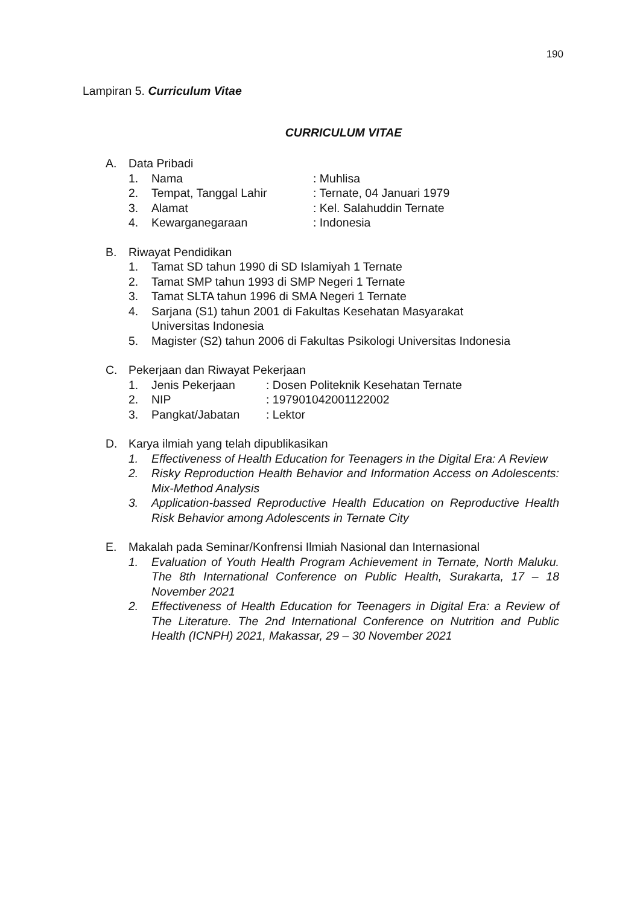190
Lampiran 5. Curriculum Vitae
CURRICULUM VITAE
A. Data Pribadi
1. Nama: Muhlisa
2. Tempat, Tanggal Lahir: Ternate, 04 Januari 1979
3. Alamat: Kel. Salahuddin Ternate
4. Kewarganegaraan: Indonesia
B. Riwayat Pendidikan
1. Tamat SD tahun 1990 di SD Islamiyah 1 Ternate
2. Tamat SMP tahun 1993 di SMP Negeri 1 Ternate
3. Tamat SLTA tahun 1996 di SMA Negeri 1 Ternate
4. Sarjana (S1) tahun 2001 di Fakultas Kesehatan Masyarakat
Universitas Indonesia
5. Magister (S2) tahun 2006 di Fakultas Psikologi Universitas Indonesia
C. Pekerjaan dan Riwayat Pekerjaan
1. Jenis Pekerjaan: Dosen Politeknik Kesehatan Ternate
2. NIP: 197901042001122002
3. Pangkat/Jabatan: Lektor
D. Karya ilmiah yang telah dipublikasikan
1. Effectiveness of Health Education for Teenagers in the Digital Era: A Review
2. Risky Reproduction Health Behavior and Information Access on Adolescents: Mix-Method Analysis
3. Application-bassed Reproductive Health Education on Reproductive Health Risk Behavior among Adolescents in Ternate City
E. Makalah pada Seminar/Konfrensi Ilmiah Nasional dan Internasional
1. Evaluation of Youth Health Program Achievement in Ternate, North Maluku. The 8th International Conference on Public Health, Surakarta, 17 – 18 November 2021
2. Effectiveness of Health Education for Teenagers in Digital Era: a Review of The Literature. The 2nd International Conference on Nutrition and Public Health (ICNPH) 2021, Makassar, 29 – 30 November 2021